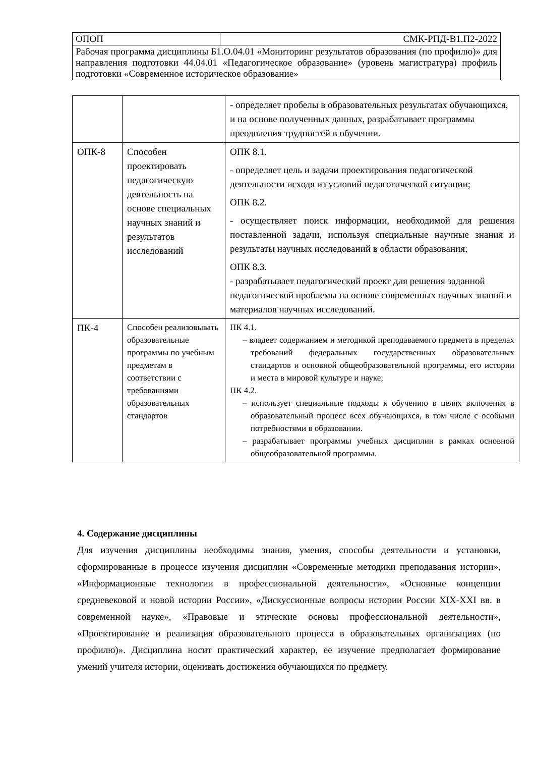| ОПОП | СМК-РПД-В1.П2-2022 |
| Рабочая программа дисциплины Б1.О.04.01 «Мониторинг результатов образования (по профилю)» для направления подготовки 44.04.01 «Педагогическое образование» (уровень магистратура) профиль подготовки «Современное историческое образование» | |
| | | - определяет пробелы в образовательных результатах обучающихся, и на основе полученных данных, разрабатывает программы преодоления трудностей в обучении. |
| ОПК-8 | Способен проектировать педагогическую деятельность на основе специальных научных знаний и результатов исследований | ОПК 8.1. - определяет цель и задачи проектирования педагогической деятельности исходя из условий педагогической ситуации; ОПК 8.2. - осуществляет поиск информации, необходимой для решения поставленной задачи, используя специальные научные знания и результаты научных исследований в области образования; ОПК 8.3. - разрабатывает педагогический проект для решения заданной педагогической проблемы на основе современных научных знаний и материалов научных исследований. |
| ПК-4 | Способен реализовывать образовательные программы по учебным предметам в соответствии с требованиями образовательных стандартов | ПК 4.1. – владеет содержанием и методикой преподаваемого предмета в пределах требований федеральных государственных образовательных стандартов и основной общеобразовательной программы, его истории и места в мировой культуре и науке; ПК 4.2. – использует специальные подходы к обучению в целях включения в образовательный процесс всех обучающихся, в том числе с особыми потребностями в образовании. – разрабатывает программы учебных дисциплин в рамках основной общеобразовательной программы. |
4. Содержание дисциплины
Для изучения дисциплины необходимы знания, умения, способы деятельности и установки, сформированные в процессе изучения дисциплин «Современные методики преподавания истории», «Информационные технологии в профессиональной деятельности», «Основные концепции средневековой и новой истории России», «Дискуссионные вопросы истории России XIX-XXI вв. в современной науке», «Правовые и этические основы профессиональной деятельности», «Проектирование и реализация образовательного процесса в образовательных организациях (по профилю)». Дисциплина носит практический характер, ее изучение предполагает формирование умений учителя истории, оценивать достижения обучающихся по предмету.